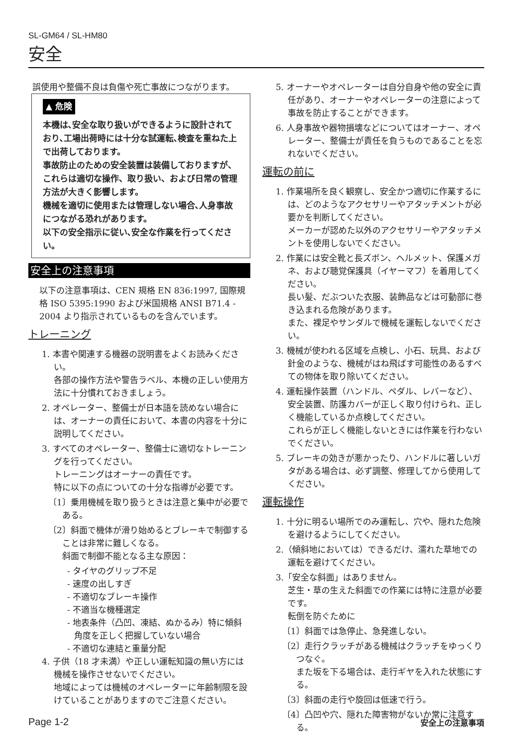SL-GM64 / SL-HM80
安全
誤使用や整備不良は負傷や死亡事故につながります。
▲ 危険
本機は､安全な取り扱いができるように設計されており､工場出荷時には十分な試運転､検査を重ねた上で出荷しております。
事故防止のための安全装置は装備しておりますが、これらは適切な操作、取り扱い、および日常の管理方法が大きく影響します。
機械を適切に使用または管理しない場合､人身事故につながる恐れがあります。
以下の安全指示に従い､安全な作業を行ってください。
安全上の注意事項
以下の注意事項は、CEN 規格 EN 836:1997, 国際規格 ISO 5395:1990 および米国規格 ANSI B71.4 - 2004 より指示されているものを含んでいます。
トレーニング
1. 本書や関連する機器の説明書をよくお読みください。
各部の操作方法や警告ラベル、本機の正しい使用方法に十分慣れておきましょう。
2. オペレーター、整備士が日本語を読めない場合には、オーナーの責任において、本書の内容を十分に説明してください。
3. すべてのオペレーター、整備士に適切なトレーニングを行ってください。
トレーニングはオーナーの責任です。
特に以下の点についての十分な指導が必要です。
〔1〕乗用機械を取り扱うときは注意と集中が必要である。
〔2〕斜面で機体が滑り始めるとブレーキで制御することは非常に難しくなる。
斜面で制御不能となる主な原因：
- タイヤのグリップ不足
- 速度の出しすぎ
- 不適切なブレーキ操作
- 不適当な機種選定
- 地表条件（凸凹、凍結、ぬかるみ）特に傾斜角度を正しく把握していない場合
- 不適切な連結と重量分配
4. 子供（18 才未満）や正しい運転知識の無い方には機械を操作させないでください。
地域によっては機械のオペレーターに年齢制限を設けていることがありますのでご注意ください。
5. オーナーやオペレーターは自分自身や他の安全に責任があり、オーナーやオペレーターの注意によって事故を防止することができます。
6. 人身事故や器物損壊などについてはオーナー、オペレーター、整備士が責任を負うものであることを忘れないでください。
運転の前に
1. 作業場所を良く観察し、安全かつ適切に作業するには、どのようなアクセサリーやアタッチメントが必要かを判断してください。
メーカーが認めた以外のアクセサリーやアタッチメントを使用しないでください。
2. 作業には安全靴と長ズボン、ヘルメット、保護メガネ、および聴覚保護具（イヤーマフ）を着用してください。
長い髪、だぶついた衣服、装飾品などは可動部に巻き込まれる危険があります。
また、裸足やサンダルで機械を運転しないでください。
3. 機械が使われる区域を点検し、小石、玩具、および針金のような、機械がはね飛ばす可能性のあるすべての物体を取り除いてください。
4. 運転操作装置（ハンドル、ペダル、レバーなど）、安全装置、防護カバーが正しく取り付けられ、正しく機能しているか点検してください。
これらが正しく機能しないときには作業を行わないでください。
5. ブレーキの効きが悪かったり、ハンドルに著しいガタがある場合は、必ず調整、修理してから使用してください。
運転操作
1. 十分に明るい場所でのみ運転し、穴や、隠れた危険を避けるようにしてください。
2.（傾斜地においては）できるだけ、濡れた草地での運転を避けてください。
3.「安全な斜面」はありません。
芝生・草の生えた斜面での作業には特に注意が必要です。
転倒を防ぐために
〔1〕斜面では急停止、急発進しない。
〔2〕走行クラッチがある機械はクラッチをゆっくりつなぐ。
また坂を下る場合は、走行ギヤを入れた状態にする。
〔3〕斜面の走行や旋回は低速で行う。
〔4〕凸凹や穴、隠れた障害物がないか常に注意する。
Page 1-2 安全上の注意事項